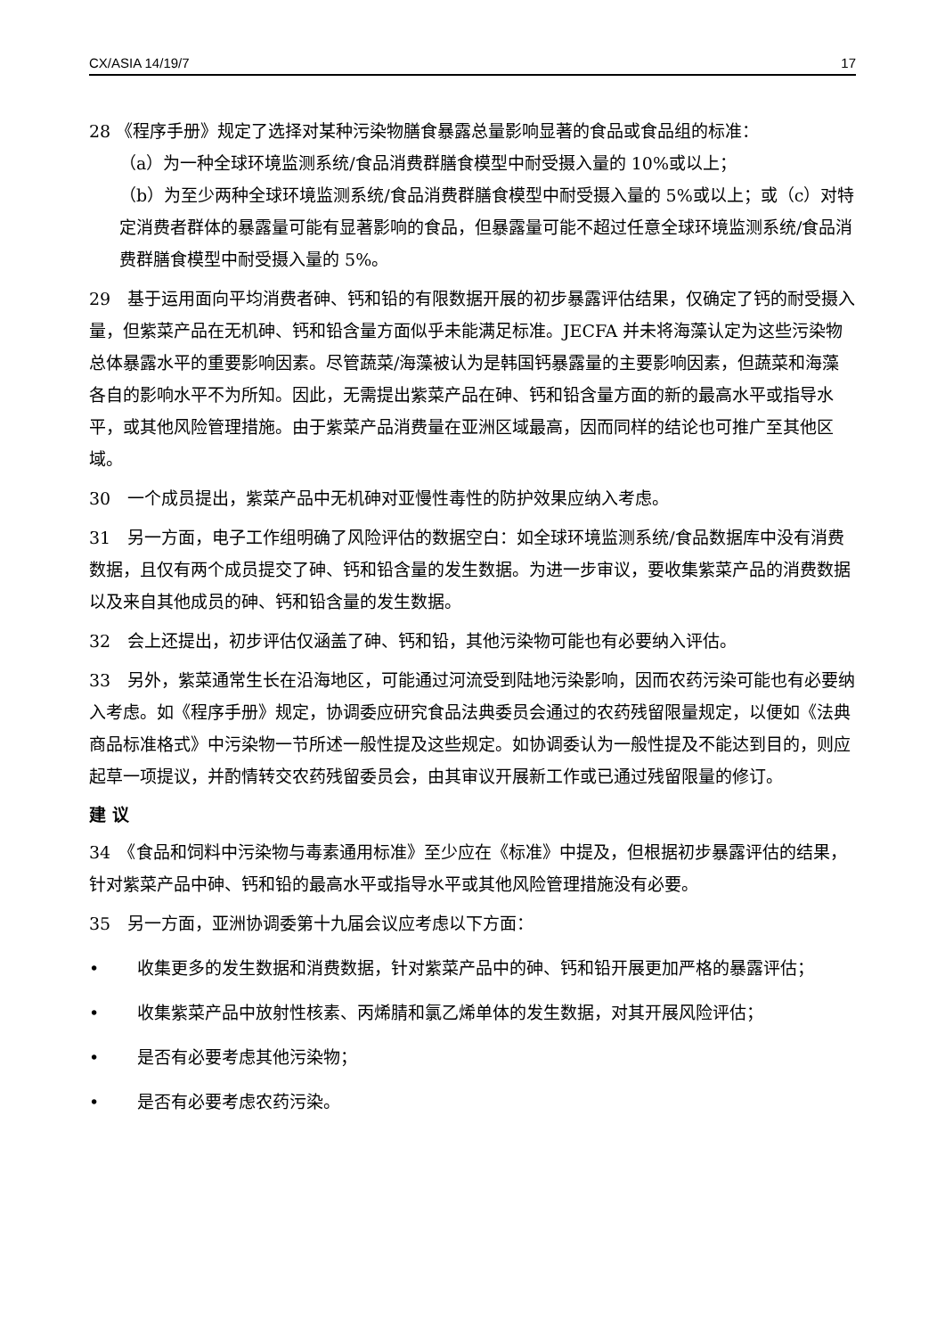CX/ASIA 14/19/7 17
28 《程序手册》规定了选择对某种污染物膳食暴露总量影响显著的食品或食品组的标准：
（a）为一种全球环境监测系统/食品消费群膳食模型中耐受摄入量的 10%或以上；
（b）为至少两种全球环境监测系统/食品消费群膳食模型中耐受摄入量的 5%或以上；或（c）对特定消费者群体的暴露量可能有显著影响的食品，但暴露量可能不超过任意全球环境监测系统/食品消费群膳食模型中耐受摄入量的 5%。
29　基于运用面向平均消费者砷、钙和铅的有限数据开展的初步暴露评估结果，仅确定了钙的耐受摄入量，但紫菜产品在无机砷、钙和铅含量方面似乎未能满足标准。JECFA 并未将海藻认定为这些污染物总体暴露水平的重要影响因素。尽管蔬菜/海藻被认为是韩国钙暴露量的主要影响因素，但蔬菜和海藻各自的影响水平不为所知。因此，无需提出紫菜产品在砷、钙和铅含量方面的新的最高水平或指导水平，或其他风险管理措施。由于紫菜产品消费量在亚洲区域最高，因而同样的结论也可推广至其他区域。
30　一个成员提出，紫菜产品中无机砷对亚慢性毒性的防护效果应纳入考虑。
31　另一方面，电子工作组明确了风险评估的数据空白：如全球环境监测系统/食品数据库中没有消费数据，且仅有两个成员提交了砷、钙和铅含量的发生数据。为进一步审议，要收集紫菜产品的消费数据以及来自其他成员的砷、钙和铅含量的发生数据。
32　会上还提出，初步评估仅涵盖了砷、钙和铅，其他污染物可能也有必要纳入评估。
33　另外，紫菜通常生长在沿海地区，可能通过河流受到陆地污染影响，因而农药污染可能也有必要纳入考虑。如《程序手册》规定，协调委应研究食品法典委员会通过的农药残留限量规定，以便如《法典商品标准格式》中污染物一节所述一般性提及这些规定。如协调委认为一般性提及不能达到目的，则应起草一项提议，并酌情转交农药残留委员会，由其审议开展新工作或已通过残留限量的修订。
建 议
34　《食品和饲料中污染物与毒素通用标准》至少应在《标准》中提及，但根据初步暴露评估的结果，针对紫菜产品中砷、钙和铅的最高水平或指导水平或其他风险管理措施没有必要。
35　另一方面，亚洲协调委第十九届会议应考虑以下方面：
• 收集更多的发生数据和消费数据，针对紫菜产品中的砷、钙和铅开展更加严格的暴露评估；
• 收集紫菜产品中放射性核素、丙烯腈和氯乙烯单体的发生数据，对其开展风险评估；
• 是否有必要考虑其他污染物；
• 是否有必要考虑农药污染。